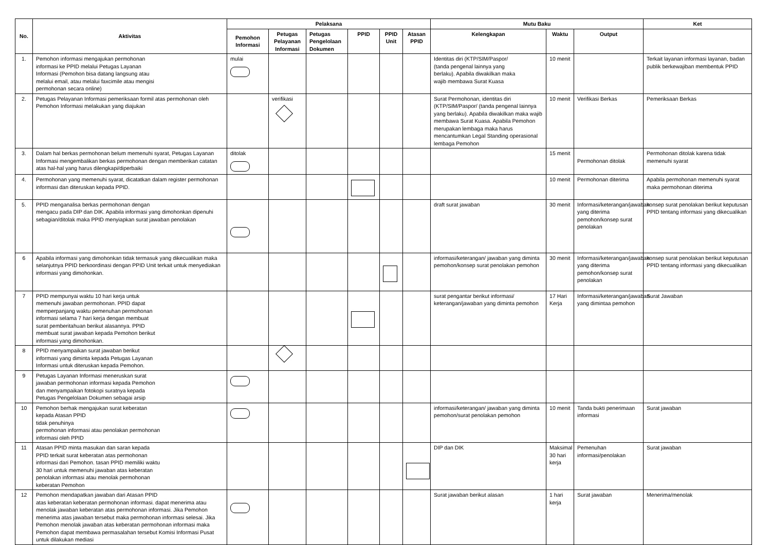| No. | Aktivitas | Pelaksana | | | | | | Mutu Baku | | | Ket |
| --- | --- | --- | --- | --- | --- | --- | --- | --- | --- | --- | --- |
| | | Pemohon Informasi | Petugas Pelayanan Informasi | Petugas Pengelolaan Dokumen | PPID | PPID Unit | Atasan PPID | Kelengkapan | Waktu | Output | |
| 1. | Pemohon informasi mengajukan permohonan informasi ke PPID melalui Petugas Layanan Informasi (Pemohon bisa datang langsung atau melalui email, atau melalui faxcimile atau mengisi permohonan secara online) | mulai | | | | | | Identitas diri (KTP/SIM/Paspor/ (tanda pengenal lainnya yang berlaku). Apabila diwakilkan maka wajib membawa Surat Kuasa | 10 menit | | Terkait layanan informasi layanan, badan publik berkewajiban membentuk PPID |
| 2. | Petugas Pelayanan Informasi pemeriksaan formil atas permohonan oleh Pemohon Informasi melakukan yang diajukan | | verifikasi | | | | | Surat Permohonan, identitas diri (KTP/SIM/Paspor/ (tanda pengenal lainnya yang berlaku). Apabila diwakilkan maka wajib membawa Surat Kuasa. Apabila Pemohon merupakan lembaga maka harus mencantumkan Legal Standing operasional lembaga Pemohon | 10 menit | Verifikasi Berkas | Pemeriksaan Berkas |
| 3. | Dalam hal berkas permohonan belum memenuhi syarat, Petugas Layanan Informasi mengembalikan berkas permohonan dengan memberikan catatan atas hal-hal yang harus dilengkapi/diperbaiki | ditolak | | | | | | | 15 menit | Permohonan ditolak | Permohonan ditolak karena tidak memenuhi syarat |
| 4. | Permohonan yang memenuhi syarat, dicatatkan dalam register permohonan informasi dan diteruskan kepada PPID. | | | | | | | | 10 menit | Permohonan diterima | Apabila permohonan memenuhi syarat maka permohonan diterima |
| 5. | PPID menganalisa berkas permohonan dengan mengacu pada DIP dan DIK. Apabila informasi yang dimohonkan dipenuhi sebagian/ditolak maka PPID menyiapkan surat jawaban penolakan | | | | | | | draft surat jawaban | 30 menit | Informasi/keterangan/jawaban yang diterima pemohon/konsep surat penolakan | konsep surat penolakan berikut keputusan PPID tentang informasi yang dikecualikan |
| 6 | Apabila informasi yang dimohonkan tidak termasuk yang dikecualikan maka selanjutnya PPID berkoordinasi dengan PPID Unit terkait untuk menyediakan informasi yang dimohonkan. | | | | | | | informasi/keterangan/ jawaban yang diminta pemohon/konsep surat penolakan pemohon | 30 menit | Informasi/keterangan/jawaban yang diterima pemohon/konsep surat penolakan | konsep surat penolakan berikut keputusan PPID tentang informasi yang dikecualikan |
| 7 | PPID mempunyai waktu 10 hari kerja untuk memenuhi jawaban permohonan. PPID dapat memperpanjang waktu pemenuhan permohonan informasi selama 7 hari kerja dengan membuat surat pemberitahuan berikut alasannya. PPID membuat surat jawaban kepada Pemohon berikut informasi yang dimohonkan. | | | | | | | surat pengantar berikut informasi/ keterangan/jawaban yang diminta pemohon | 17 Hari Kerja | Informasi/keterangan/jawaban yang dimintaa pemohon | Surat Jawaban |
| 8 | PPID menyampaikan surat jawaban berikut informasi yang diminta kepada Petugas Layanan Informasi untuk diteruskan kepada Pemohon. | | | | | | | | | | |
| 9 | Petugas Layanan Informasi meneruskan surat jawaban permohonan informasi kepada Pemohon dan menyampaikan fotokopi suratnya kepada Petugas Pengelolaan Dokumen sebagai arsip | | | | | | | | | | |
| 10 | Pemohon berhak mengajukan surat keberatan kepada Atasan PPID tidak penuhinya permohonan informasi atau penolakan permohonan informasi oleh PPID | | | | | | | informasi/keterangan/ jawaban yang diminta pemohon/surat penolakan pemohon | 10 menit | Tanda bukti penerimaan informasi | Surat jawaban |
| 11 | Atasan PPID minta masukan dan saran kepada PPID terkait surat keberatan atas permohonan informasi dari Pemohon. tasan PPID memiliki waktu 30 hari untuk memenuhi jawaban atas keberatan penolakan informasi atau menolak permohonan keberatan Pemohon | | | | | | | DIP dan DIK | Maksimal 30 hari kerja | Pemenuhan informasi/penolakan | Surat jawaban |
| 12 | Pemohon mendapatkan jawaban dari Atasan PPID atas keberatan keberatan permohonan informasi. dapat menerima atau menolak jawaban keberatan atas permohonan informasi. Jika Pemohon menerima atas jawaban tersebut maka permohonan informasi selesai. Jika Pemohon menolak jawaban atas keberatan permohonan informasi maka Pemohon dapat membawa permasalahan tersebut Komisi Informasi Pusat untuk dilakukan mediasi | | | | | | | Surat jawaban berikut alasan | 1 hari kerja | Surat jawaban | Menerima/menolak |